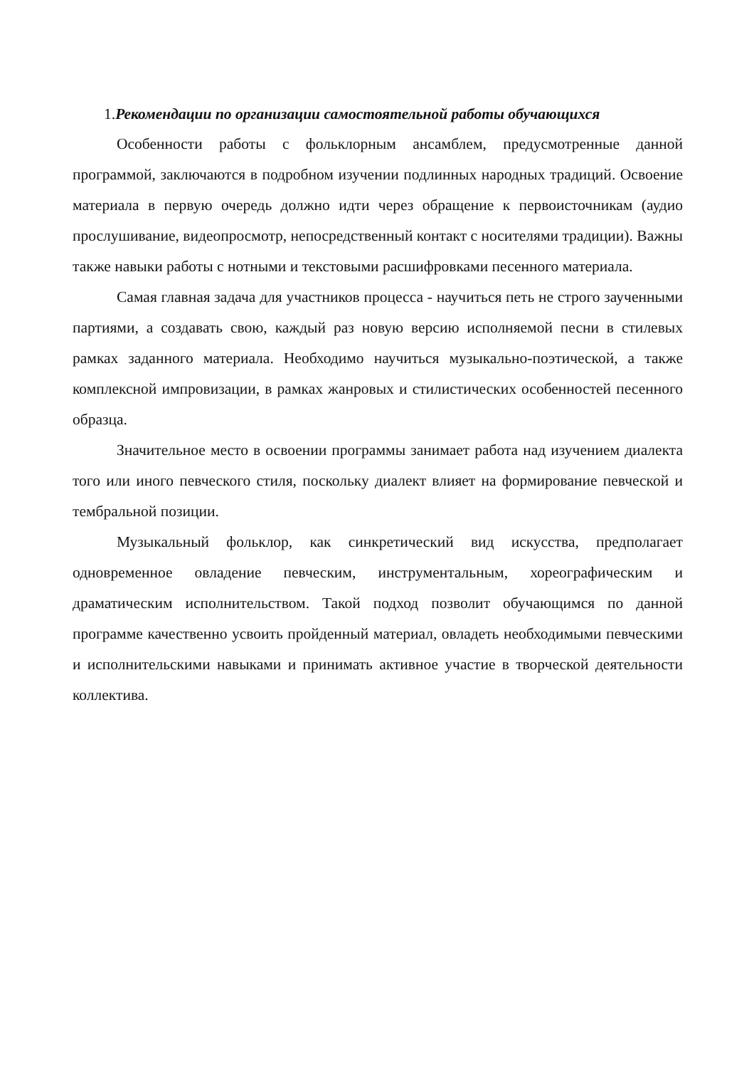1.Рекомендации по организации самостоятельной работы обучающихся
Особенности работы с фольклорным ансамблем, предусмотренные данной программой, заключаются в подробном изучении подлинных народных традиций. Освоение материала в первую очередь должно идти через обращение к первоисточникам (аудио прослушивание, видеопросмотр, непосредственный контакт с носителями традиции). Важны также навыки работы с нотными и текстовыми расшифровками песенного материала.
Самая главная задача для участников процесса - научиться петь не строго заученными партиями, а создавать свою, каждый раз новую версию исполняемой песни в стилевых рамках заданного материала. Необходимо научиться музыкально-поэтической, а также комплексной импровизации, в рамках жанровых и стилистических особенностей песенного образца.
Значительное место в освоении программы занимает работа над изучением диалекта того или иного певческого стиля, поскольку диалект влияет на формирование певческой и тембральной позиции.
Музыкальный фольклор, как синкретический вид искусства, предполагает одновременное овладение певческим, инструментальным, хореографическим и драматическим исполнительством. Такой подход позволит обучающимся по данной программе качественно усвоить пройденный материал, овладеть необходимыми певческими и исполнительскими навыками и принимать активное участие в творческой деятельности коллектива.